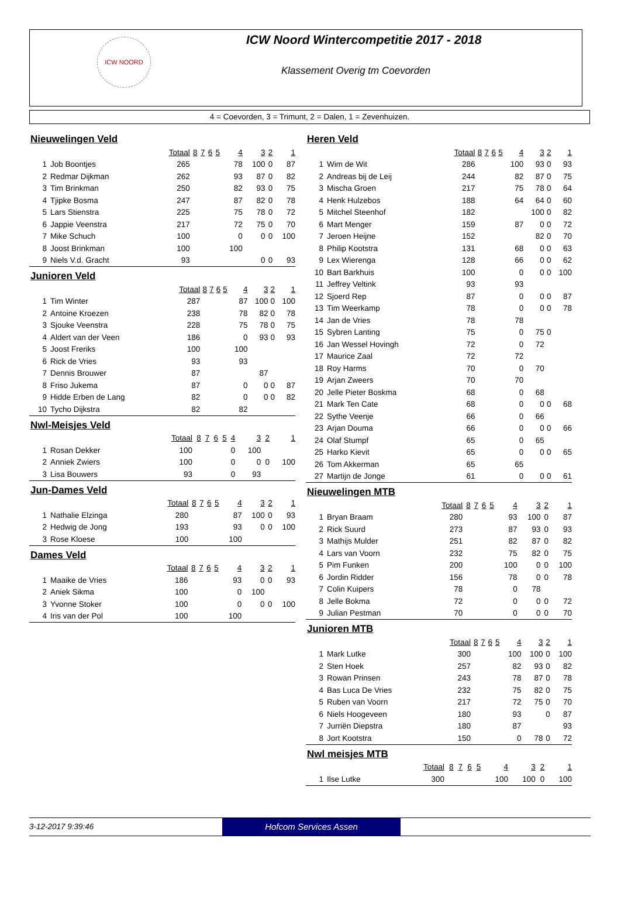ICW NOORD
ICW Noord Wintercompetitie 2017 - 2018
Klassement Overig tm Coevorden
4 = Coevorden, 3 = Trimunt, 2 = Dalen, 1 = Zevenhuizen.
Nieuwelingen Veld
| | | Totaal | 8 | 7 | 6 | 5 | 4 | 3 | 2 | 1 |
| --- | --- | --- | --- | --- | --- | --- | --- | --- | --- | --- |
| 1 | Job Boontjes | 265 | | | | | 78 | 100 | 0 | 87 |
| 2 | Redmar Dijkman | 262 | | | | | 93 | 87 | 0 | 82 |
| 3 | Tim Brinkman | 250 | | | | | 82 | 93 | 0 | 75 |
| 4 | Tjipke Bosma | 247 | | | | | 87 | 82 | 0 | 78 |
| 5 | Lars Stienstra | 225 | | | | | 75 | 78 | 0 | 72 |
| 6 | Jappie Veenstra | 217 | | | | | 72 | 75 | 0 | 70 |
| 7 | Mike Schuch | 100 | | | | | 0 | 0 | 0 | 100 |
| 8 | Joost Brinkman | 100 | | | | | 100 | | | |
| 9 | Niels V.d. Gracht | 93 | | | | | | 0 | 0 | 93 |
Junioren Veld
| | | Totaal | 8 | 7 | 6 | 5 | 4 | 3 | 2 | 1 |
| --- | --- | --- | --- | --- | --- | --- | --- | --- | --- | --- |
| 1 | Tim Winter | 287 | | | | | 87 | 100 | 0 | 100 |
| 2 | Antoine Kroezen | 238 | | | | | 78 | 82 | 0 | 78 |
| 3 | Sjouke Veenstra | 228 | | | | | 75 | 78 | 0 | 75 |
| 4 | Aldert van der Veen | 186 | | | | | 0 | 93 | 0 | 93 |
| 5 | Joost Freriks | 100 | | | | | 100 | | | |
| 6 | Rick de Vries | 93 | | | | | 93 | | | |
| 7 | Dennis Brouwer | 87 | | | | | | 87 | | |
| 8 | Friso Jukema | 87 | | | | | 0 | 0 | 0 | 87 |
| 9 | Hidde Erben de Lang | 82 | | | | | 0 | 0 | 0 | 82 |
| 10 | Tycho Dijkstra | 82 | | | | | 82 | | | |
Nwl-Meisjes Veld
| | | Totaal | 8 | 7 | 6 | 5 | 4 | 3 | 2 | 1 |
| --- | --- | --- | --- | --- | --- | --- | --- | --- | --- | --- |
| 1 | Rosan Dekker | 100 | | | | | 0 | 100 | | |
| 2 | Anniek Zwiers | 100 | | | | | 0 | 0 | 0 | 100 |
| 3 | Lisa Bouwers | 93 | | | | | 0 | 93 | | |
Jun-Dames Veld
| | | Totaal | 8 | 7 | 6 | 5 | 4 | 3 | 2 | 1 |
| --- | --- | --- | --- | --- | --- | --- | --- | --- | --- | --- |
| 1 | Nathalie Elzinga | 280 | | | | | 87 | 100 | 0 | 93 |
| 2 | Hedwig de Jong | 193 | | | | | 93 | 0 | 0 | 100 |
| 3 | Rose Kloese | 100 | | | | | 100 | | | |
Dames Veld
| | | Totaal | 8 | 7 | 6 | 5 | 4 | 3 | 2 | 1 |
| --- | --- | --- | --- | --- | --- | --- | --- | --- | --- | --- |
| 1 | Maaike de Vries | 186 | | | | | 93 | 0 | 0 | 93 |
| 2 | Aniek Sikma | 100 | | | | | 0 | 100 | | |
| 3 | Yvonne Stoker | 100 | | | | | 0 | 0 | 0 | 100 |
| 4 | Iris van der Pol | 100 | | | | | 100 | | | |
Heren Veld
| | | Totaal | 8 | 7 | 6 | 5 | 4 | 3 | 2 | 1 |
| --- | --- | --- | --- | --- | --- | --- | --- | --- | --- | --- |
| 1 | Wim de Wit | 286 | | | | | 100 | 93 | 0 | 93 |
| 2 | Andreas bij de Leij | 244 | | | | | 82 | 87 | 0 | 75 |
| 3 | Mischa Groen | 217 | | | | | 75 | 78 | 0 | 64 |
| 4 | Henk Hulzebos | 188 | | | | | 64 | 64 | 0 | 60 |
| 5 | Mitchel Steenhof | 182 | | | | | | 100 | 0 | 82 |
| 6 | Mart Menger | 159 | | | | | 87 | 0 | 0 | 72 |
| 7 | Jeroen Heijne | 152 | | | | | | 82 | 0 | 70 |
| 8 | Philip Kootstra | 131 | | | | | 68 | 0 | 0 | 63 |
| 9 | Lex Wierenga | 128 | | | | | 66 | 0 | 0 | 62 |
| 10 | Bart Barkhuis | 100 | | | | | 0 | 0 | 0 | 100 |
| 11 | Jeffrey Veltink | 93 | | | | | 93 | | | |
| 12 | Sjoerd Rep | 87 | | | | | 0 | 0 | 0 | 87 |
| 13 | Tim Weerkamp | 78 | | | | | 0 | 0 | 0 | 78 |
| 14 | Jan de Vries | 78 | | | | | 78 | | | |
| 15 | Sybren Lanting | 75 | | | | | 0 | 75 | 0 | |
| 16 | Jan Wessel Hovingh | 72 | | | | | 0 | 72 | | |
| 17 | Maurice Zaal | 72 | | | | | 72 | | | |
| 18 | Roy Harms | 70 | | | | | 0 | 70 | | |
| 19 | Arjan Zweers | 70 | | | | | 70 | | | |
| 20 | Jelle Pieter Boskma | 68 | | | | | 0 | 68 | | |
| 21 | Mark Ten Cate | 68 | | | | | 0 | 0 | 0 | 68 |
| 22 | Sythe Veenje | 66 | | | | | 0 | 66 | | |
| 23 | Arjan Douma | 66 | | | | | 0 | 0 | 0 | 66 |
| 24 | Olaf Stumpf | 65 | | | | | 0 | 65 | | |
| 25 | Harko Kievit | 65 | | | | | 0 | 0 | 0 | 65 |
| 26 | Tom Akkerman | 65 | | | | | 65 | | | |
| 27 | Martijn de Jonge | 61 | | | | | 0 | 0 | 0 | 61 |
Nieuwelingen MTB
| | | Totaal | 8 | 7 | 6 | 5 | 4 | 3 | 2 | 1 |
| --- | --- | --- | --- | --- | --- | --- | --- | --- | --- | --- |
| 1 | Bryan Braam | 280 | | | | | 93 | 100 | 0 | 87 |
| 2 | Rick Suurd | 273 | | | | | 87 | 93 | 0 | 93 |
| 3 | Mathijs Mulder | 251 | | | | | 82 | 87 | 0 | 82 |
| 4 | Lars van Voorn | 232 | | | | | 75 | 82 | 0 | 75 |
| 5 | Pim Funken | 200 | | | | | 100 | 0 | 0 | 100 |
| 6 | Jordin Ridder | 156 | | | | | 78 | 0 | 0 | 78 |
| 7 | Colin Kuipers | 78 | | | | | 0 | 78 | | |
| 8 | Jelle Bokma | 72 | | | | | 0 | 0 | 0 | 72 |
| 9 | Julian Pestman | 70 | | | | | 0 | 0 | 0 | 70 |
Junioren MTB
| | | Totaal | 8 | 7 | 6 | 5 | 4 | 3 | 2 | 1 |
| --- | --- | --- | --- | --- | --- | --- | --- | --- | --- | --- |
| 1 | Mark Lutke | 300 | | | | | 100 | 100 | 0 | 100 |
| 2 | Sten Hoek | 257 | | | | | 82 | 93 | 0 | 82 |
| 3 | Rowan Prinsen | 243 | | | | | 78 | 87 | 0 | 78 |
| 4 | Bas Luca De Vries | 232 | | | | | 75 | 82 | 0 | 75 |
| 5 | Ruben van Voorn | 217 | | | | | 72 | 75 | 0 | 70 |
| 6 | Niels Hoogeveen | 180 | | | | | 93 | | 0 | 87 |
| 7 | Jurriën Diepstra | 180 | | | | | 87 | | | 93 |
| 8 | Jort Kootstra | 150 | | | | | 0 | 78 | 0 | 72 |
Nwl meisjes MTB
| | | Totaal | 8 | 7 | 6 | 5 | 4 | 3 | 2 | 1 |
| --- | --- | --- | --- | --- | --- | --- | --- | --- | --- | --- |
| 1 | Ilse Lutke | 300 | | | | | 100 | 100 | 0 | 100 |
3-12-2017 9:39:46
Hofcom Services Assen